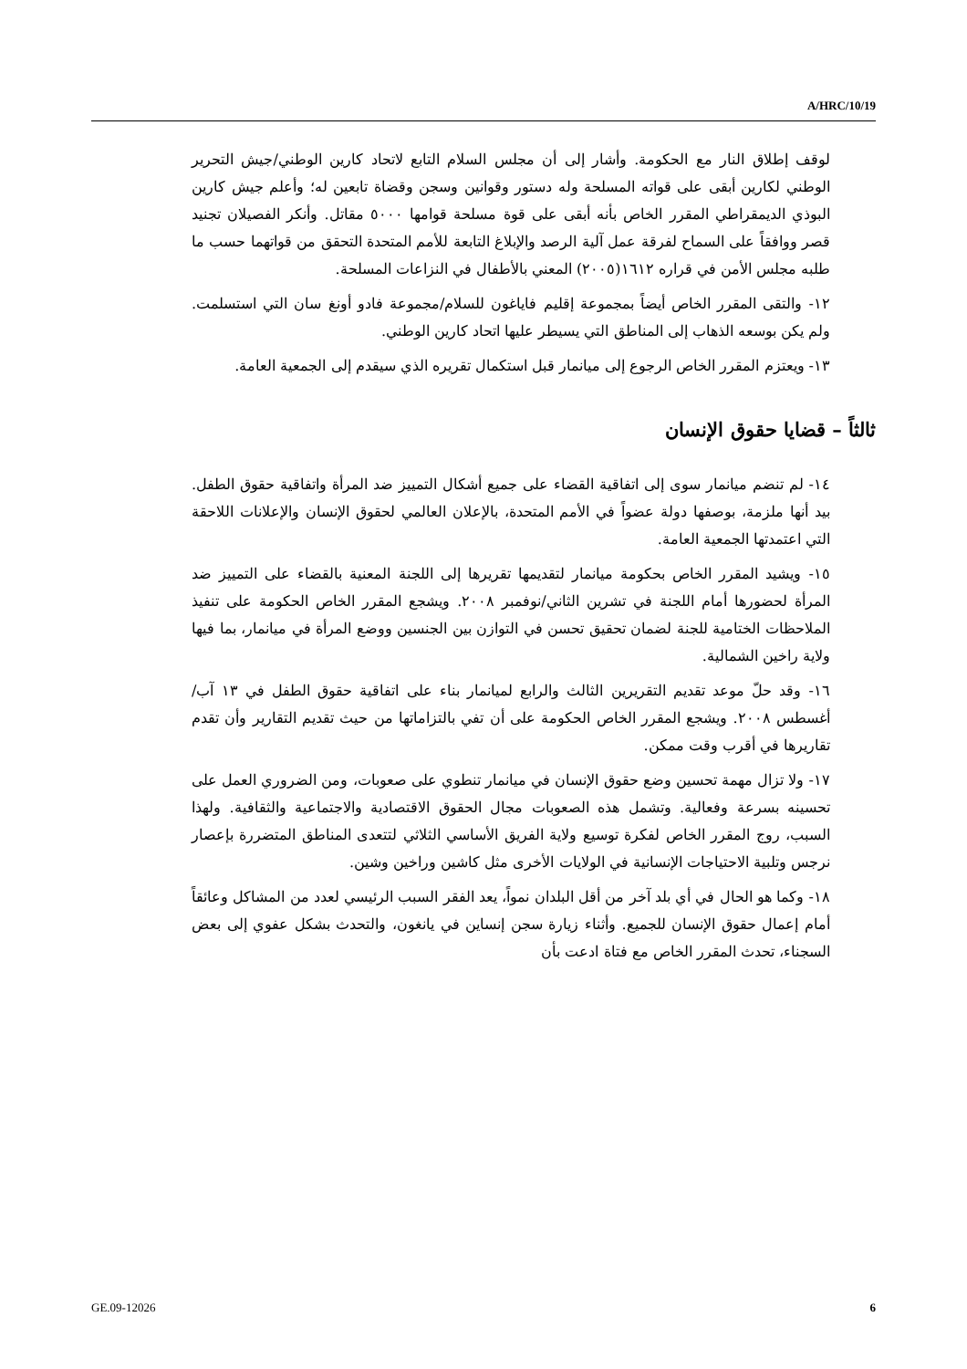A/HRC/10/19
لوقف إطلاق النار مع الحكومة. وأشار إلى أن مجلس السلام التابع لاتحاد كارين الوطني/جيش التحرير الوطني لكارين أبقى على قواته المسلحة وله دستور وقوانين وسجن وقضاة تابعين له؛ وأعلم جيش كارين البوذي الديمقراطي المقرر الخاص بأنه أبقى على قوة مسلحة قوامها ٥٠٠٠ مقاتل. وأنكر الفصيلان تجنيد قصر ووافقاً على السماح لفرقة عمل آلية الرصد والإبلاغ التابعة للأمم المتحدة التحقق من قواتهما حسب ما طلبه مجلس الأمن في قراره ١٦١٢(٢٠٠٥) المعني بالأطفال في النزاعات المسلحة.
١٢- والتقى المقرر الخاص أيضاً بمجموعة إقليم فاياغون للسلام/مجموعة فادو أونغ سان التي استسلمت. ولم يكن بوسعه الذهاب إلى المناطق التي يسيطر عليها اتحاد كارين الوطني.
١٣- ويعتزم المقرر الخاص الرجوع إلى ميانمار قبل استكمال تقريره الذي سيقدم إلى الجمعية العامة.
ثالثاً – قضايا حقوق الإنسان
١٤- لم تنضم ميانمار سوى إلى اتفاقية القضاء على جميع أشكال التمييز ضد المرأة واتفاقية حقوق الطفل. بيد أنها ملزمة، بوصفها دولة عضواً في الأمم المتحدة، بالإعلان العالمي لحقوق الإنسان والإعلانات اللاحقة التي اعتمدتها الجمعية العامة.
١٥- ويشيد المقرر الخاص بحكومة ميانمار لتقديمها تقريرها إلى اللجنة المعنية بالقضاء على التمييز ضد المرأة لحضورها أمام اللجنة في تشرين الثاني/نوفمبر ٢٠٠٨. ويشجع المقرر الخاص الحكومة على تنفيذ الملاحظات الختامية للجنة لضمان تحقيق تحسن في التوازن بين الجنسين ووضع المرأة في ميانمار، بما فيها ولاية راخين الشمالية.
١٦- وقد حلّ موعد تقديم التقريرين الثالث والرابع لميانمار بناء على اتفاقية حقوق الطفل في ١٣ آب/أغسطس ٢٠٠٨. ويشجع المقرر الخاص الحكومة على أن تفي بالتزاماتها من حيث تقديم التقارير وأن تقدم تقاريرها في أقرب وقت ممكن.
١٧- ولا تزال مهمة تحسين وضع حقوق الإنسان في ميانمار تنطوي على صعوبات، ومن الضروري العمل على تحسينه بسرعة وفعالية. وتشمل هذه الصعوبات مجال الحقوق الاقتصادية والاجتماعية والثقافية. ولهذا السبب، روج المقرر الخاص لفكرة توسيع ولاية الفريق الأساسي الثلاثي لتتعدى المناطق المتضررة بإعصار نرجس وتلبية الاحتياجات الإنسانية في الولايات الأخرى مثل كاشين وراخين وشين.
١٨- وكما هو الحال في أي بلد آخر من أقل البلدان نمواً، يعد الفقر السبب الرئيسي لعدد من المشاكل وعائقاً أمام إعمال حقوق الإنسان للجميع. وأثناء زيارة سجن إنساين في يانغون، والتحدث بشكل عفوي إلى بعض السجناء، تحدث المقرر الخاص مع فتاة ادعت بأن
GE.09-12026 6